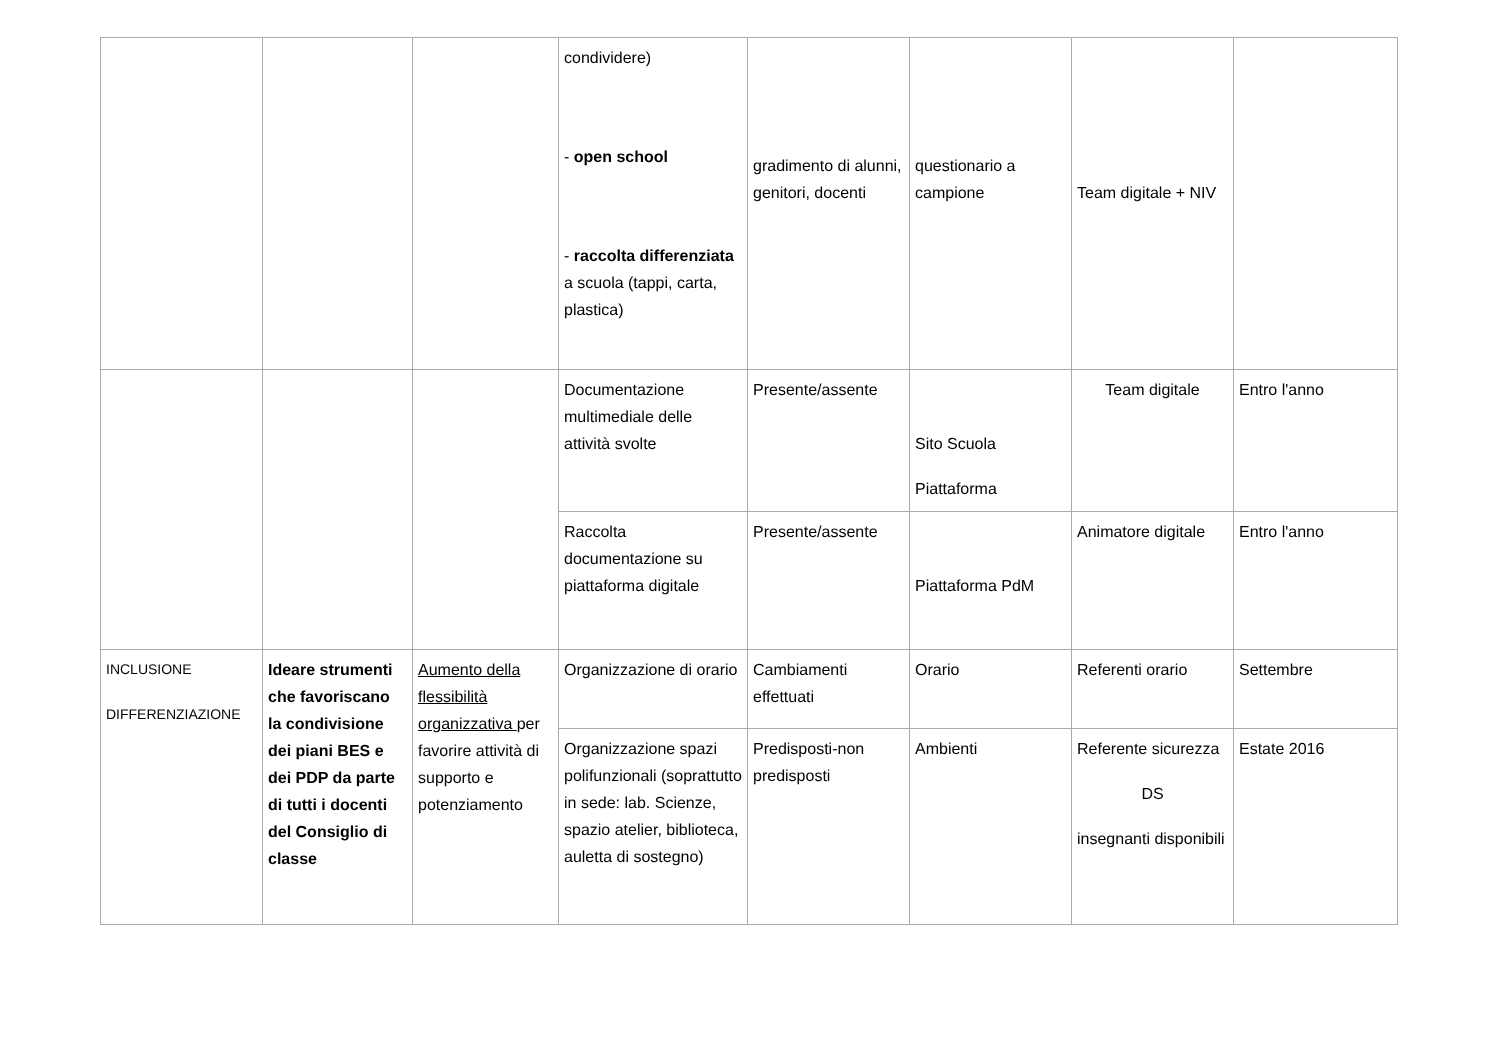| | | | condividere) - open school - raccolta differenziata a scuola (tappi, carta, plastica) | gradimento di alunni, genitori, docenti | questionario a campione | Team digitale + NIV | |
| | | | Documentazione multimediale delle attività svolte | Presente/assente | Sito Scuola Piattaforma | Team digitale | Entro l'anno |
| | | | Raccolta documentazione su piattaforma digitale | Presente/assente | Piattaforma PdM | Animatore digitale | Entro l'anno |
| INCLUSIONE DIFFERENZIAZIONE | Ideare strumenti che favoriscano la condivisione dei piani BES e dei PDP da parte di tutti i docenti del Consiglio di classe | Aumento della flessibilità organizzativa per favorire attività di supporto e potenziamento | Organizzazione di orario | Cambiamenti effettuati | Orario | Referenti orario | Settembre |
| | | | Organizzazione spazi polifunzionali (soprattutto in sede: lab. Scienze, spazio atelier, biblioteca, auletta di sostegno) | Predisposti-non predisposti | Ambienti | Referente sicurezza DS insegnanti disponibili | Estate 2016 |